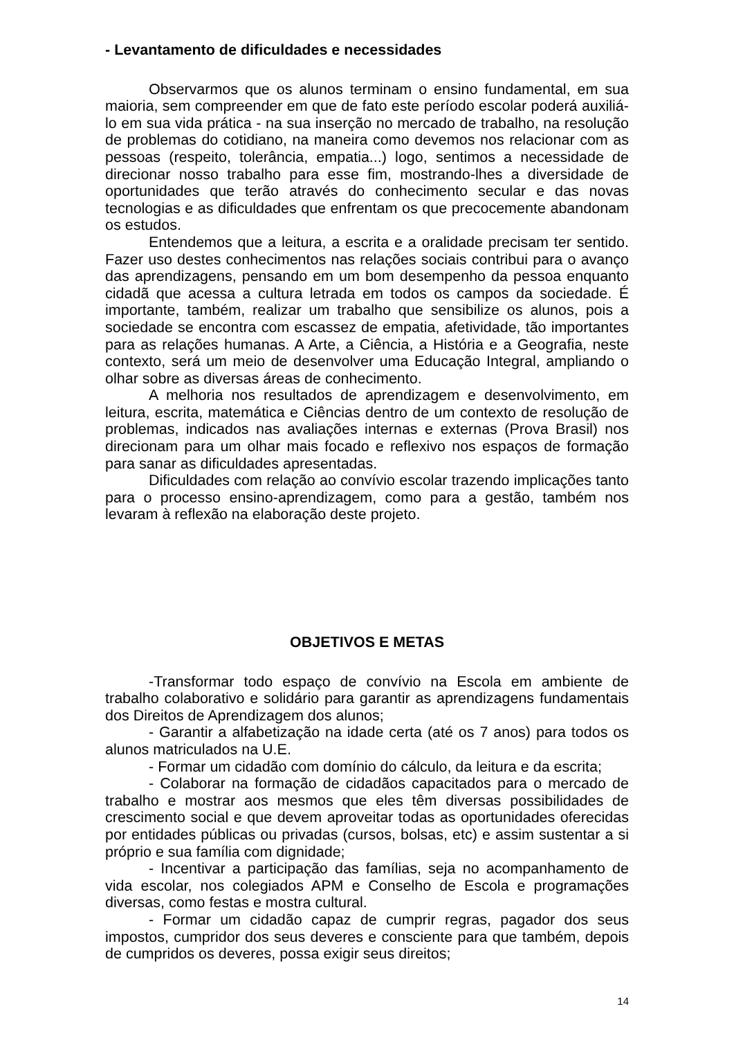- Levantamento de dificuldades e necessidades
Observarmos que os alunos terminam o ensino fundamental, em sua maioria, sem compreender em que de fato este período escolar poderá auxiliá-lo em sua vida prática - na sua inserção no mercado de trabalho, na resolução de problemas do cotidiano, na maneira como devemos nos relacionar com as pessoas (respeito, tolerância, empatia...) logo, sentimos a necessidade de direcionar nosso trabalho para esse fim, mostrando-lhes a diversidade de oportunidades que terão através do conhecimento secular e das novas tecnologias e as dificuldades que enfrentam os que precocemente abandonam os estudos.
Entendemos que a leitura, a escrita e a oralidade precisam ter sentido. Fazer uso destes conhecimentos nas relações sociais contribui para o avanço das aprendizagens, pensando em um bom desempenho da pessoa enquanto cidadã que acessa a cultura letrada em todos os campos da sociedade. É importante, também, realizar um trabalho que sensibilize os alunos, pois a sociedade se encontra com escassez de empatia, afetividade, tão importantes para as relações humanas. A Arte, a Ciência, a História e a Geografia, neste contexto, será um meio de desenvolver uma Educação Integral, ampliando o olhar sobre as diversas áreas de conhecimento.
A melhoria nos resultados de aprendizagem e desenvolvimento, em leitura, escrita, matemática e Ciências dentro de um contexto de resolução de problemas, indicados nas avaliações internas e externas (Prova Brasil) nos direcionam para um olhar mais focado e reflexivo nos espaços de formação para sanar as dificuldades apresentadas.
Dificuldades com relação ao convívio escolar trazendo implicações tanto para o processo ensino-aprendizagem, como para a gestão, também nos levaram à reflexão na elaboração deste projeto.
OBJETIVOS E METAS
-Transformar todo espaço de convívio na Escola em ambiente de trabalho colaborativo e solidário para garantir as aprendizagens fundamentais dos Direitos de Aprendizagem dos alunos;
- Garantir a alfabetização na idade certa (até os 7 anos) para todos os alunos matriculados na U.E.
- Formar um cidadão com domínio do cálculo, da leitura e da escrita;
- Colaborar na formação de cidadãos capacitados para o mercado de trabalho e mostrar aos mesmos que eles têm diversas possibilidades de crescimento social e que devem aproveitar todas as oportunidades oferecidas por entidades públicas ou privadas (cursos, bolsas, etc) e assim sustentar a si próprio e sua família com dignidade;
- Incentivar a participação das famílias, seja no acompanhamento de vida escolar, nos colegiados APM e Conselho de Escola e programações diversas, como festas e mostra cultural.
- Formar um cidadão capaz de cumprir regras, pagador dos seus impostos, cumpridor dos seus deveres e consciente para que também, depois de cumpridos os deveres, possa exigir seus direitos;
14